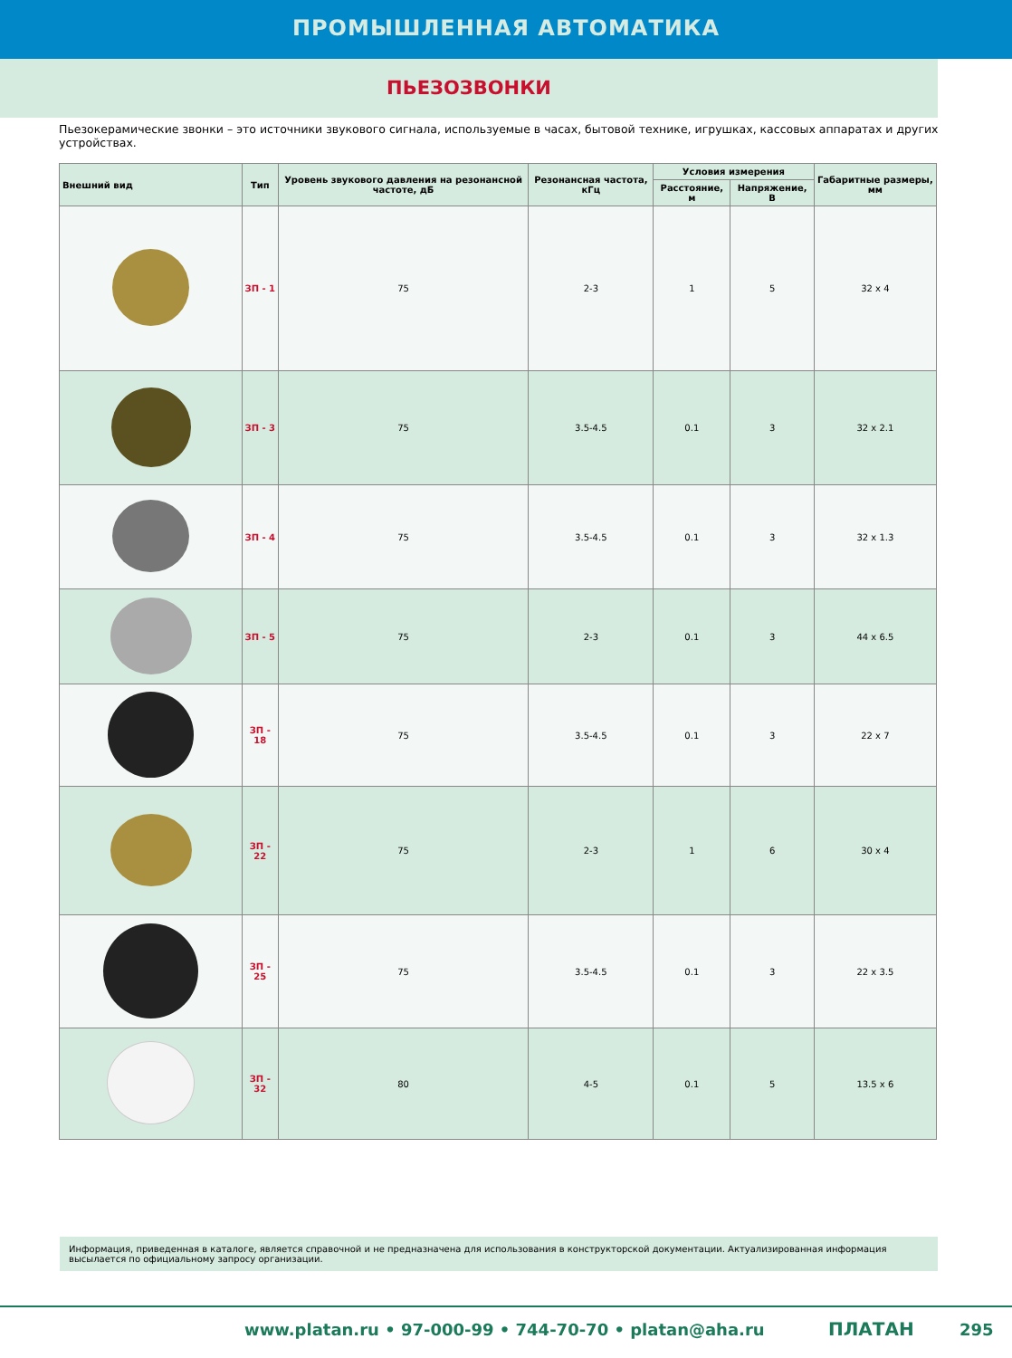ПРОМЫШЛЕННАЯ АВТОМАТИКА
ПЬЕЗОЗВОНКИ
Пьезокерамические звонки – это источники звукового сигнала, используемые в часах, бытовой технике, игрушках, кассовых аппаратах и других устройствах.
| Внешний вид | Тип | Уровень звукового давления на резонансной частоте, дБ | Резонансная частота, кГц | Условия измерения | | Габаритные размеры, мм |
| --- | --- | --- | --- | --- | --- | --- |
| | | | | Расстояние, м | Напряжение, В | |
| | ЗП - 1 | 75 | 2-3 | 1 | 5 | 32 x 4 |
| | ЗП - 3 | 75 | 3.5-4.5 | 0.1 | 3 | 32 x 2.1 |
| | ЗП - 4 | 75 | 3.5-4.5 | 0.1 | 3 | 32 x 1.3 |
| | ЗП - 5 | 75 | 2-3 | 0.1 | 3 | 44 x 6.5 |
| | ЗП - 18 | 75 | 3.5-4.5 | 0.1 | 3 | 22 x 7 |
| | ЗП - 22 | 75 | 2-3 | 1 | 6 | 30 x 4 |
| | ЗП - 25 | 75 | 3.5-4.5 | 0.1 | 3 | 22 x 3.5 |
| | ЗП - 32 | 80 | 4-5 | 0.1 | 5 | 13.5 x 6 |
Информация, приведенная в каталоге, является справочной и не предназначена для использования в конструкторской документации. Актуализированная информация высылается по официальному запросу организации.
www.platan.ru • 97-000-99 • 744-70-70 • platan@aha.ru ПЛАТАН 295